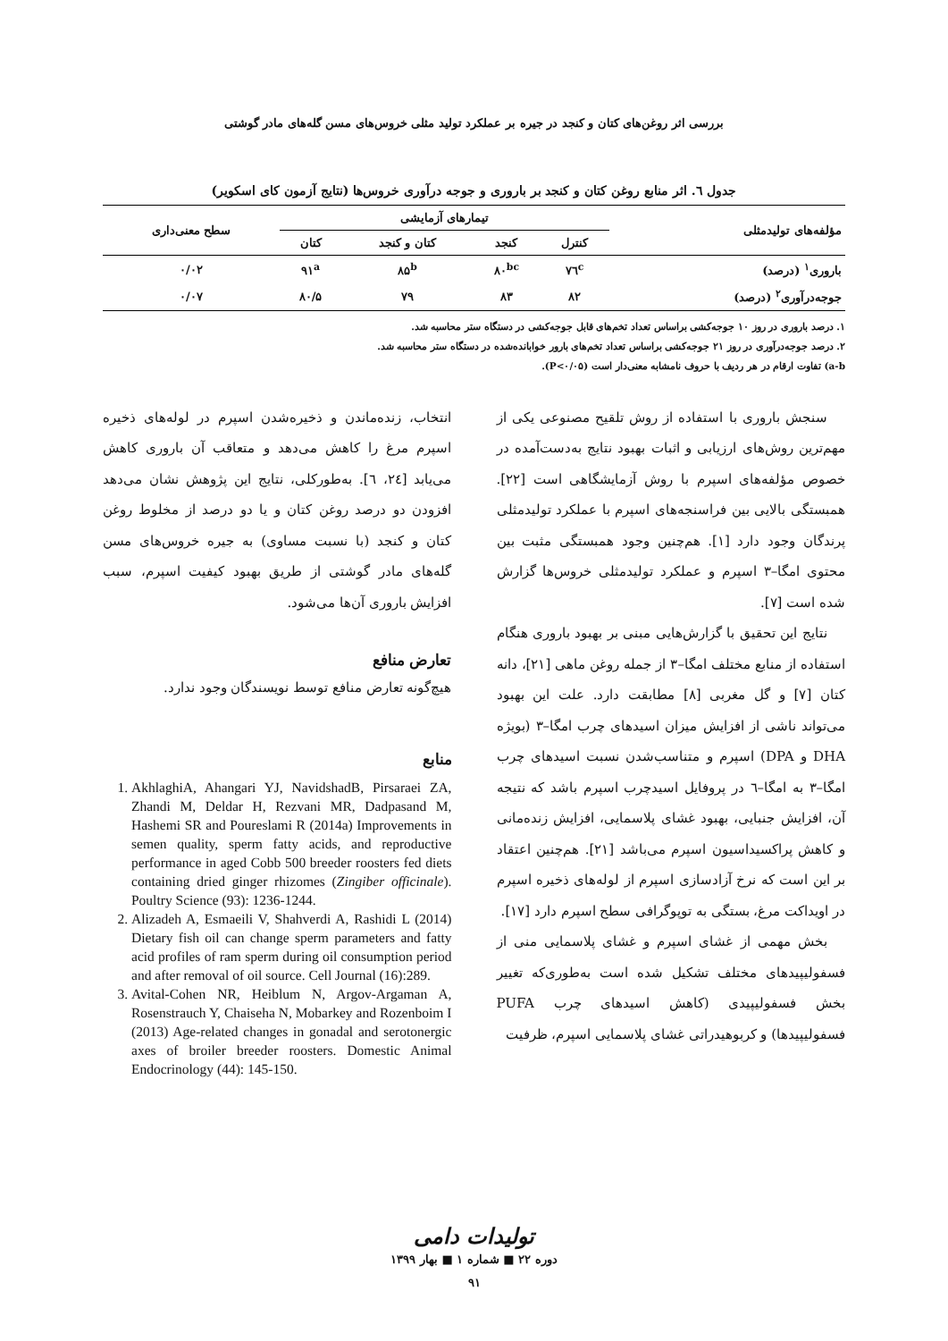بررسی اثر روغن‌های کتان و کنجد در جیره بر عملکرد تولید مثلی خروس‌های مسن گله‌های مادر گوشتی
جدول ٦. اثر منابع روغن کتان و کنجد بر باروری و جوجه درآوری خروس‌ها (نتایج آزمون کای اسکویر)
| مؤلفه‌های تولیدمثلی | تیمارهای آزمایشی | | | | سطح معنی‌داری |
| --- | --- | --- | --- | --- | --- |
| | کنترل | کنجد | کتان و کنجد | کتان | |
| باروری<sup>۱</sup> (درصد) | ۷٦<sup>c</sup> | ۸۰<sup>bc</sup> | ۸۵<sup>b</sup> | ۹۱<sup>a</sup> | ۰/۰۲ |
| جوجه‌درآوری<sup>۲</sup> (درصد) | ۸۲ | ۸۳ | ۷۹ | ۸۰/۵ | ۰/۰۷ |
۱. درصد باروری در روز ۱۰ جوجه‌کشی براساس تعداد تخم‌های قابل جوجه‌کشی در دستگاه ستر محاسبه شد.
۲. درصد جوجه‌درآوری در روز ۲۱ جوجه‌کشی براساس تعداد تخم‌های بارور خوابانده‌شده در دستگاه ستر محاسبه شد.
a-b) تفاوت ارقام در هر ردیف با حروف نامشابه معنی‌دار است (P<۰/۰۵).
سنجش باروری با استفاده از روش تلقیح مصنوعی یکی از مهم‌ترین روش‌های ارزیابی و اثبات بهبود نتایج به‌دست‌آمده در خصوص مؤلفه‌های اسپرم با روش آزمایشگاهی است [۲۲]. همبستگی بالایی بین فراسنجه‌های اسپرم با عملکرد تولیدمثلی پرندگان وجود دارد [۱]. هم‌چنین وجود همبستگی مثبت بین محتوی امگا–۳ اسپرم و عملکرد تولیدمثلی خروس‌ها گزارش شده است [۷].
نتایج این تحقیق با گزارش‌هایی مبنی بر بهبود باروری هنگام استفاده از منابع مختلف امگا–۳ از جمله روغن ماهی [۲۱]، دانه کتان [۷] و گل مغربی [۸] مطابقت دارد. علت این بهبود می‌تواند ناشی از افزایش میزان اسیدهای چرب امگا–۳ (بویژه DHA و DPA) اسپرم و متناسب‌شدن نسبت اسیدهای چرب امگا–۳ به امگا–٦ در پروفایل اسیدچرب اسپرم باشد که نتیجه آن، افزایش جنبایی، بهبود غشای پلاسمایی، افزایش زنده‌مانی و کاهش پراکسیداسیون اسپرم می‌باشد [۲۱]. هم‌چنین اعتقاد بر این است که نرخ آزادسازی اسپرم از لوله‌های ذخیره اسپرم در اویداکت مرغ، بستگی به توپوگرافی سطح اسپرم دارد [۱۷].
بخش مهمی از غشای اسپرم و غشای پلاسمایی منی از فسفولیپیدهای مختلف تشکیل شده است به‌طوری‌که تغییر بخش فسفولیپیدی (کاهش اسیدهای چرب PUFA فسفولیپیدها) و کربوهیدراتی غشای پلاسمایی اسپرم، ظرفیت
انتخاب، زنده‌ماندن و ذخیره‌شدن اسپرم در لوله‌های ذخیره اسپرم مرغ را کاهش می‌دهد و متعاقب آن باروری کاهش می‌یابد [۲٤، ٦]. به‌طورکلی، نتایج این پژوهش نشان می‌دهد افزودن دو درصد روغن کتان و یا دو درصد از مخلوط روغن کتان و کنجد (با نسبت مساوی) به جیره خروس‌های مسن گله‌های مادر گوشتی از طریق بهبود کیفیت اسپرم، سبب افزایش باروری آن‌ها می‌شود.
تعارض منافع
هیچ‌گونه تعارض منافع توسط نویسندگان وجود ندارد.
منابع
1. AkhlaghiA, Ahangari YJ, NavidshadB, Pirsaraei ZA, Zhandi M, Deldar H, Rezvani MR, Dadpasand M, Hashemi SR and Poureslami R (2014a) Improvements in semen quality, sperm fatty acids, and reproductive performance in aged Cobb 500 breeder roosters fed diets containing dried ginger rhizomes (Zingiber officinale). Poultry Science (93): 1236-1244.
2. Alizadeh A, Esmaeili V, Shahverdi A, Rashidi L (2014) Dietary fish oil can change sperm parameters and fatty acid profiles of ram sperm during oil consumption period and after removal of oil source. Cell Journal (16):289.
3. Avital-Cohen NR, Heiblum N, Argov-Argaman A, Rosenstrauch Y, Chaiseha N, Mobarkey and Rozenboim I (2013) Age-related changes in gonadal and serotonergic axes of broiler breeder roosters. Domestic Animal Endocrinology (44): 145-150.
تولیدات دامی
دوره ۲۲ ■ شماره ۱ ■ بهار ۱۳۹۹
۹۱